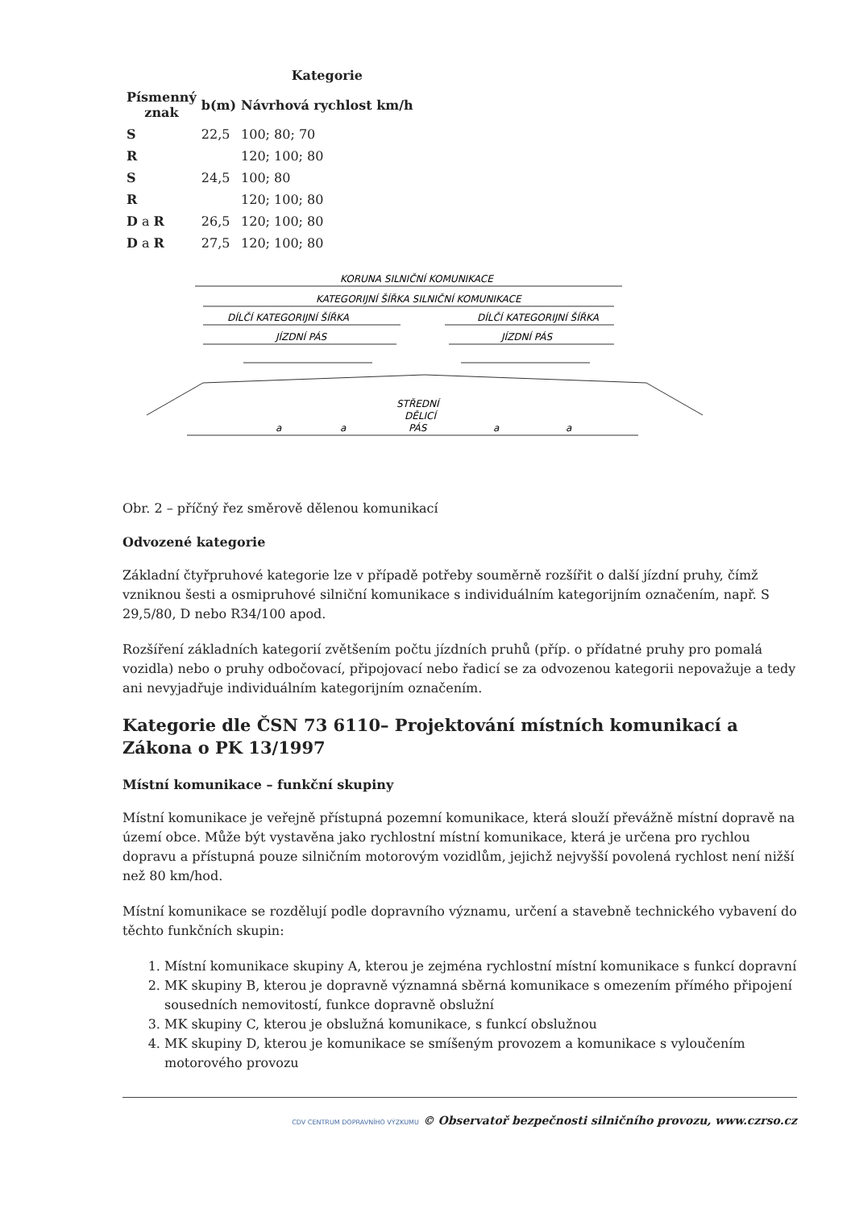| | | Kategorie |
| --- | --- | --- |
| Písmenný znak | b(m) | Návrhová rychlost km/h |
| S | 22,5 | 100; 80; 70 |
| R | | 120; 100; 80 |
| S | 24,5 | 100; 80 |
| R | | 120; 100; 80 |
| D a R | 26,5 | 120; 100; 80 |
| D a R | 27,5 | 120; 100; 80 |
KORUNA SILNIČNÍ KOMUNIKACE
KATEGORIJNÍ ŠÍŘKA SILNIČNÍ KOMUNIKACE
DÍLČÍ KATEGORIJNÍ ŠÍŘKA
DÍLČÍ KATEGORIJNÍ ŠÍŘKA
JÍZDNÍ PÁS
JÍZDNÍ PÁS
STŘEDNÍ
DĚLICÍ
PÁS
a
a
a
a
Obr. 2 – příčný řez směrově dělenou komunikací
Odvozené kategorie
Základní čtyřpruhové kategorie lze v případě potřeby souměrně rozšířit o další jízdní pruhy, čímž vzniknou šesti a osmipruhové silniční komunikace s individuálním kategorijním označením, např. S 29,5/80, D nebo R34/100 apod.
Rozšíření základních kategorií zvětšením počtu jízdních pruhů (příp. o přídatné pruhy pro pomalá vozidla) nebo o pruhy odbočovací, připojovací nebo řadicí se za odvozenou kategorii nepovažuje a tedy ani nevyjadřuje individuálním kategorijním označením.
Kategorie dle ČSN 73 6110– Projektování místních komunikací a Zákona o PK 13/1997
Místní komunikace – funkční skupiny
Místní komunikace je veřejně přístupná pozemní komunikace, která slouží převážně místní dopravě na území obce. Může být vystavěna jako rychlostní místní komunikace, která je určena pro rychlou dopravu a přístupná pouze silničním motorovým vozidlům, jejichž nejvyšší povolená rychlost není nižší než 80 km/hod.
Místní komunikace se rozdělují podle dopravního významu, určení a stavebně technického vybavení do těchto funkčních skupin:
1. Místní komunikace skupiny A, kterou je zejména rychlostní místní komunikace s funkcí dopravní
2. MK skupiny B, kterou je dopravně významná sběrná komunikace s omezením přímého připojení sousedních nemovitostí, funkce dopravně obslužní
3. MK skupiny C, kterou je obslužná komunikace, s funkcí obslužnou
4. MK skupiny D, kterou je komunikace se smíšeným provozem a komunikace s vyloučením motorového provozu
CDV CENTRUM DOPRAVNÍHO VÝZKUMU © Observatoř bezpečnosti silničního provozu, www.czrso.cz